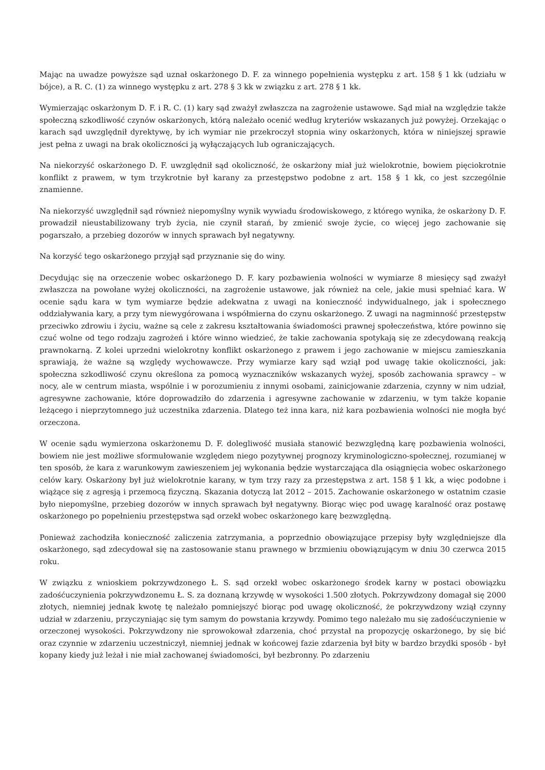Mając na uwadze powyższe sąd uznał oskarżonego D. F. za winnego popełnienia występku z art. 158 § 1 kk (udziału w bójce), a R. C. (1) za winnego występku z art. 278 § 3 kk w związku z art. 278 § 1 kk.
Wymierzając oskarżonym D. F. i R. C. (1) kary sąd zważył zwłaszcza na zagrożenie ustawowe. Sąd miał na względzie także społeczną szkodliwość czynów oskarżonych, którą należało ocenić według kryteriów wskazanych już powyżej. Orzekając o karach sąd uwzględnił dyrektywę, by ich wymiar nie przekroczył stopnia winy oskarżonych, która w niniejszej sprawie jest pełna z uwagi na brak okoliczności ją wyłączających lub ograniczających.
Na niekorzyść oskarżonego D. F. uwzględnił sąd okoliczność, że oskarżony miał już wielokrotnie, bowiem pięciokrotnie konflikt z prawem, w tym trzykrotnie był karany za przestępstwo podobne z art. 158 § 1 kk, co jest szczególnie znamienne.
Na niekorzyść uwzględnił sąd również niepomyślny wynik wywiadu środowiskowego, z którego wynika, że oskarżony D. F. prowadził nieustabilizowany tryb życia, nie czynił starań, by zmienić swoje życie, co więcej jego zachowanie się pogarszało, a przebieg dozorów w innych sprawach był negatywny.
Na korzyść tego oskarżonego przyjął sąd przyznanie się do winy.
Decydując się na orzeczenie wobec oskarżonego D. F. kary pozbawienia wolności w wymiarze 8 miesięcy sąd zważył zwłaszcza na powołane wyżej okoliczności, na zagrożenie ustawowe, jak również na cele, jakie musi spełniać kara. W ocenie sądu kara w tym wymiarze będzie adekwatna z uwagi na konieczność indywidualnego, jak i społecznego oddziaływania kary, a przy tym niewygórowana i współmierna do czynu oskarżonego. Z uwagi na nagminność przestępstw przeciwko zdrowiu i życiu, ważne są cele z zakresu kształtowania świadomości prawnej społeczeństwa, które powinno się czuć wolne od tego rodzaju zagrożeń i które winno wiedzieć, że takie zachowania spotykają się ze zdecydowaną reakcją prawnokarną. Z kolei uprzedni wielokrotny konflikt oskarżonego z prawem i jego zachowanie w miejscu zamieszkania sprawiają, że ważne są względy wychowawcze. Przy wymiarze kary sąd wziął pod uwagę takie okoliczności, jak: społeczna szkodliwość czynu określona za pomocą wyznaczników wskazanych wyżej, sposób zachowania sprawcy – w nocy, ale w centrum miasta, wspólnie i w porozumieniu z innymi osobami, zainicjowanie zdarzenia, czynny w nim udział, agresywne zachowanie, które doprowadziło do zdarzenia i agresywne zachowanie w zdarzeniu, w tym także kopanie leżącego i nieprzytomnego już uczestnika zdarzenia. Dlatego też inna kara, niż kara pozbawienia wolności nie mogła być orzeczona.
W ocenie sądu wymierzona oskarżonemu D. F. dolegliwość musiała stanowić bezwzględną karę pozbawienia wolności, bowiem nie jest możliwe sformułowanie względem niego pozytywnej prognozy kryminologiczno-społecznej, rozumianej w ten sposób, że kara z warunkowym zawieszeniem jej wykonania będzie wystarczająca dla osiągnięcia wobec oskarżonego celów kary. Oskarżony był już wielokrotnie karany, w tym trzy razy za przestępstwa z art. 158 § 1 kk, a więc podobne i wiążące się z agresją i przemocą fizyczną. Skazania dotyczą lat 2012 – 2015. Zachowanie oskarżonego w ostatnim czasie było niepomyślne, przebieg dozorów w innych sprawach był negatywny. Biorąc więc pod uwagę karalność oraz postawę oskarżonego po popełnieniu przestępstwa sąd orzekł wobec oskarżonego karę bezwzględną.
Ponieważ zachodziła konieczność zaliczenia zatrzymania, a poprzednio obowiązujące przepisy były względniejsze dla oskarżonego, sąd zdecydował się na zastosowanie stanu prawnego w brzmieniu obowiązującym w dniu 30 czerwca 2015 roku.
W związku z wnioskiem pokrzywdzonego Ł. S. sąd orzekł wobec oskarżonego środek karny w postaci obowiązku zadośćuczynienia pokrzywdzonemu Ł. S. za doznaną krzywdę w wysokości 1.500 złotych. Pokrzywdzony domagał się 2000 złotych, niemniej jednak kwotę tę należało pomniejszyć biorąc pod uwagę okoliczność, że pokrzywdzony wziął czynny udział w zdarzeniu, przyczyniając się tym samym do powstania krzywdy. Pomimo tego należało mu się zadośćuczynienie w orzeczonej wysokości. Pokrzywdzony nie sprowokował zdarzenia, choć przystał na propozycję oskarżonego, by się bić oraz czynnie w zdarzeniu uczestniczył, niemniej jednak w końcowej fazie zdarzenia był bity w bardzo brzydki sposób - był kopany kiedy już leżał i nie miał zachowanej świadomości, był bezbronny. Po zdarzeniu